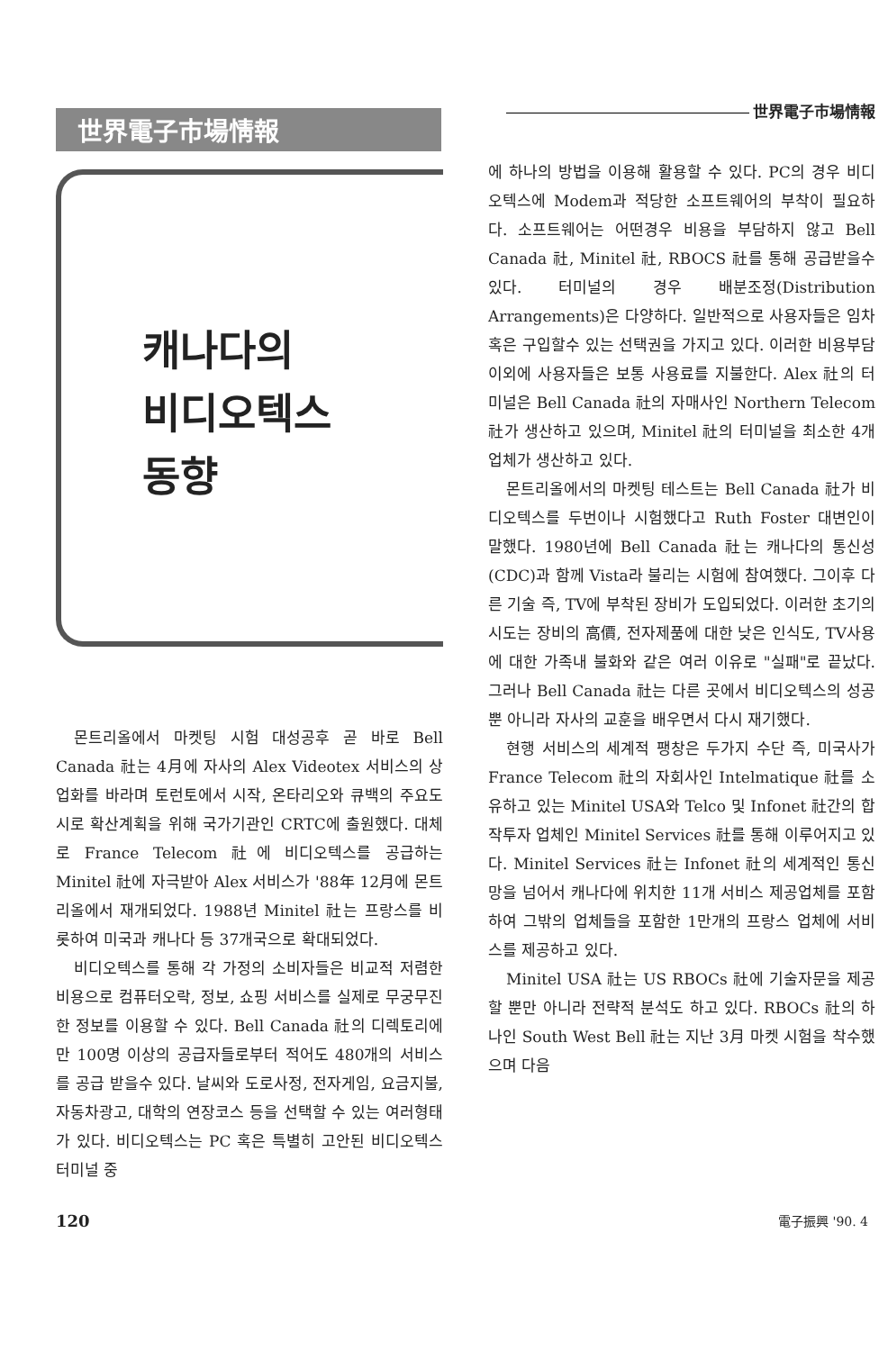世界電子市場情報
캐나다의
비디오텍스
동향
몬트리올에서 마켓팅 시험 대성공후 곧 바로 Bell Canada 社는 4月에 자사의 Alex Videotex 서비스의 상업화를 바라며 토런토에서 시작, 온타리오와 큐백의 주요도시로 확산계획을 위해 국가기관인 CRTC에 출원했다. 대체로 France Telecom 社에 비디오텍스를 공급하는 Minitel 社에 자극받아 Alex 서비스가 '88年 12月에 몬트리올에서 재개되었다. 1988년 Minitel 社는 프랑스를 비롯하여 미국과 캐나다 등 37개국으로 확대되었다.
비디오텍스를 통해 각 가정의 소비자들은 비교적 저렴한 비용으로 컴퓨터오락, 정보, 쇼핑 서비스를 실제로 무궁무진한 정보를 이용할 수 있다. Bell Canada 社의 디렉토리에만 100명 이상의 공급자들로부터 적어도 480개의 서비스를 공급 받을수 있다. 날씨와 도로사정, 전자게임, 요금지불, 자동차광고, 대학의 연장코스 등을 선택할 수 있는 여러형태가 있다. 비디오텍스는 PC 혹은 특별히 고안된 비디오텍스 터미널 중
世界電子市場情報
에 하나의 방법을 이용해 활용할 수 있다. PC의 경우 비디오텍스에 Modem과 적당한 소프트웨어의 부착이 필요하다. 소프트웨어는 어떤경우 비용을 부담하지 않고 Bell Canada 社, Minitel 社, RBOCS 社를 통해 공급받을수 있다. 터미널의 경우 배분조정(Distribution Arrangements)은 다양하다. 일반적으로 사용자들은 임차 혹은 구입할수 있는 선택권을 가지고 있다. 이러한 비용부담 이외에 사용자들은 보통 사용료를 지불한다. Alex 社의 터미널은 Bell Canada 社의 자매사인 Northern Telecom 社가 생산하고 있으며, Minitel 社의 터미널을 최소한 4개 업체가 생산하고 있다.
몬트리올에서의 마켓팅 테스트는 Bell Canada 社가 비디오텍스를 두번이나 시험했다고 Ruth Foster 대변인이 말했다. 1980년에 Bell Canada 社는 캐나다의 통신성(CDC)과 함께 Vista라 불리는 시험에 참여했다. 그이후 다른 기술 즉, TV에 부착된 장비가 도입되었다. 이러한 초기의 시도는 장비의 高價, 전자제품에 대한 낮은 인식도, TV사용에 대한 가족내 불화와 같은 여러 이유로 "실패"로 끝났다. 그러나 Bell Canada 社는 다른 곳에서 비디오텍스의 성공뿐 아니라 자사의 교훈을 배우면서 다시 재기했다.
현행 서비스의 세계적 팽창은 두가지 수단 즉, 미국사가 France Telecom 社의 자회사인 Intelmatique 社를 소유하고 있는 Minitel USA와 Telco 및 Infonet 社간의 합작투자 업체인 Minitel Services 社를 통해 이루어지고 있다. Minitel Services 社는 Infonet 社의 세계적인 통신망을 넘어서 캐나다에 위치한 11개 서비스 제공업체를 포함하여 그밖의 업체들을 포함한 1만개의 프랑스 업체에 서비스를 제공하고 있다.
Minitel USA 社는 US RBOCs 社에 기술자문을 제공할 뿐만 아니라 전략적 분석도 하고 있다. RBOCs 社의 하나인 South West Bell 社는 지난 3月 마켓 시험을 착수했으며 다음
120 電子振興 '90. 4